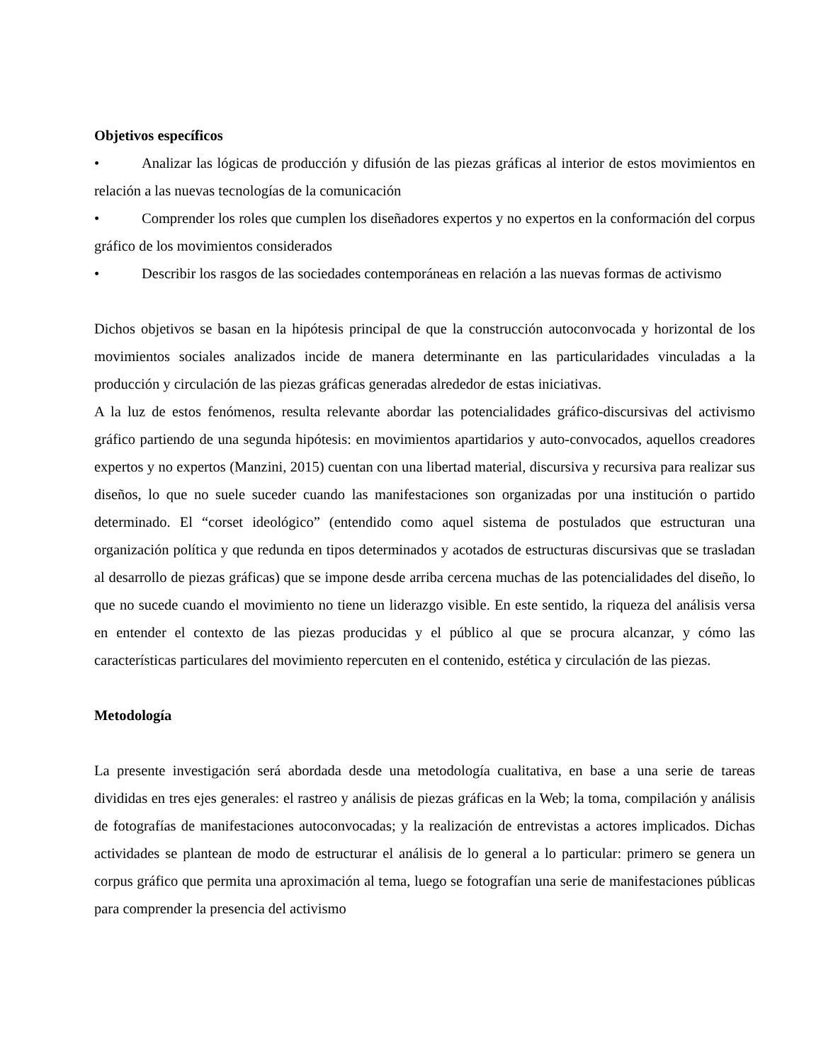Objetivos específicos
• Analizar las lógicas de producción y difusión de las piezas gráficas al interior de estos movimientos en relación a las nuevas tecnologías de la comunicación
• Comprender los roles que cumplen los diseñadores expertos y no expertos en la conformación del corpus gráfico de los movimientos considerados
• Describir los rasgos de las sociedades contemporáneas en relación a las nuevas formas de activismo
Dichos objetivos se basan en la hipótesis principal de que la construcción autoconvocada y horizontal de los movimientos sociales analizados incide de manera determinante en las particularidades vinculadas a la producción y circulación de las piezas gráficas generadas alrededor de estas iniciativas.
A la luz de estos fenómenos, resulta relevante abordar las potencialidades gráfico-discursivas del activismo gráfico partiendo de una segunda hipótesis: en movimientos apartidarios y auto-convocados, aquellos creadores expertos y no expertos (Manzini, 2015) cuentan con una libertad material, discursiva y recursiva para realizar sus diseños, lo que no suele suceder cuando las manifestaciones son organizadas por una institución o partido determinado. El “corset ideológico” (entendido como aquel sistema de postulados que estructuran una organización política y que redunda en tipos determinados y acotados de estructuras discursivas que se trasladan al desarrollo de piezas gráficas) que se impone desde arriba cercena muchas de las potencialidades del diseño, lo que no sucede cuando el movimiento no tiene un liderazgo visible. En este sentido, la riqueza del análisis versa en entender el contexto de las piezas producidas y el público al que se procura alcanzar, y cómo las características particulares del movimiento repercuten en el contenido, estética y circulación de las piezas.
Metodología
La presente investigación será abordada desde una metodología cualitativa, en base a una serie de tareas divididas en tres ejes generales: el rastreo y análisis de piezas gráficas en la Web; la toma, compilación y análisis de fotografías de manifestaciones autoconvocadas; y la realización de entrevistas a actores implicados. Dichas actividades se plantean de modo de estructurar el análisis de lo general a lo particular: primero se genera un corpus gráfico que permita una aproximación al tema, luego se fotografían una serie de manifestaciones públicas para comprender la presencia del activismo